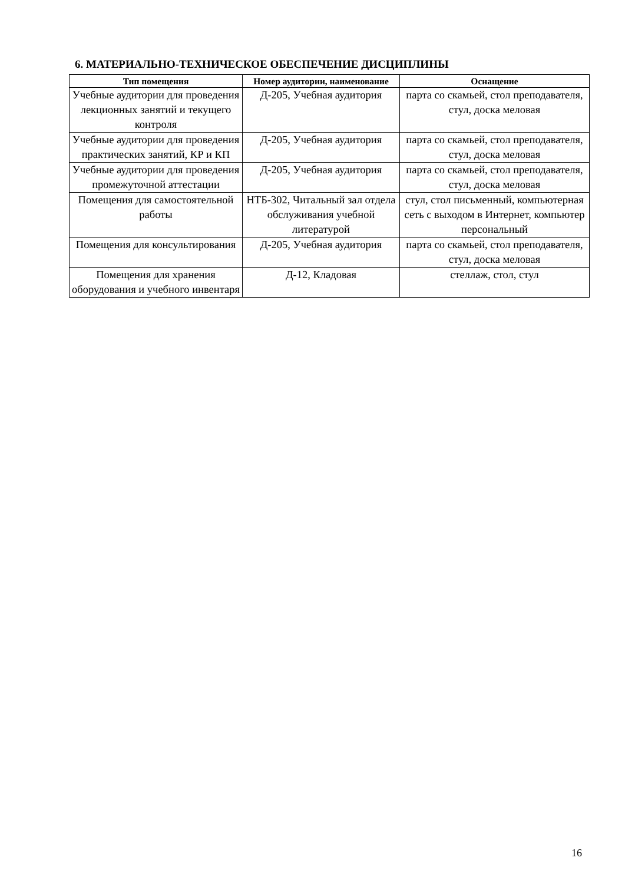6. МАТЕРИАЛЬНО-ТЕХНИЧЕСКОЕ ОБЕСПЕЧЕНИЕ ДИСЦИПЛИНЫ
| Тип помещения | Номер аудитории, наименование | Оснащение |
| --- | --- | --- |
| Учебные аудитории для проведения лекционных занятий и текущего контроля | Д-205, Учебная аудитория | парта со скамьей, стол преподавателя, стул, доска меловая |
| Учебные аудитории для проведения практических занятий, КР и КП | Д-205, Учебная аудитория | парта со скамьей, стол преподавателя, стул, доска меловая |
| Учебные аудитории для проведения промежуточной аттестации | Д-205, Учебная аудитория | парта со скамьей, стол преподавателя, стул, доска меловая |
| Помещения для самостоятельной работы | НТБ-302, Читальный зал отдела обслуживания учебной литературой | стул, стол письменный, компьютерная сеть с выходом в Интернет, компьютер персональный |
| Помещения для консультирования | Д-205, Учебная аудитория | парта со скамьей, стол преподавателя, стул, доска меловая |
| Помещения для хранения оборудования и учебного инвентаря | Д-12, Кладовая | стеллаж, стол, стул |
16